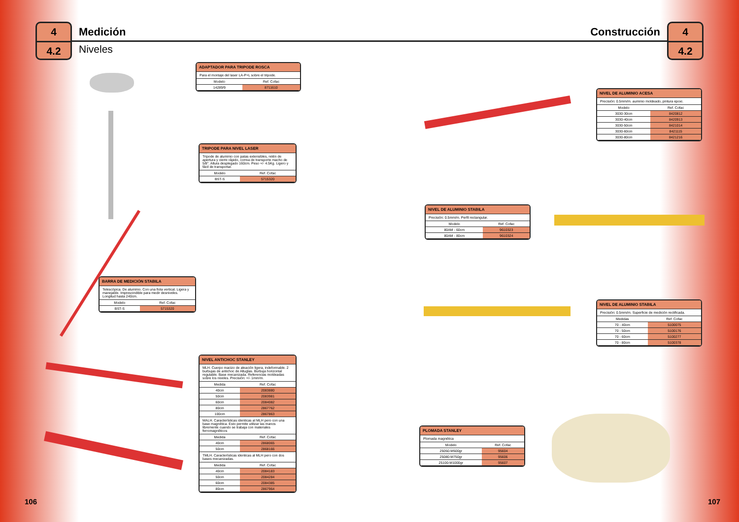4
4.2
Medición
Niveles
Construcción
4
4.2
ADAPTADOR PARA TRIPODE ROSCA
Para el montaje del laser LA-P+L sobre el tripode.
| Modelo | Ref. Cofac |
| --- | --- |
| 14289/9 | 8711610 |
TRIPODE PARA NIVEL LASER
Tripode de aluminio con patas extensibles, retén de apertura y cierre rápido, correa de transporte macho de 5/8". Altura desplegado 160cm. Peso +/- 4.5Kg. Ligero y fácil de transportar.
| Modelo | Ref. Cofac |
| --- | --- |
| BST-S | 5715320 |
BARRA DE MEDICIÓN STABILA
Telescópica. De aluminio. Con una fiola vertical. Ligera y manejable. Imprescindible para medir desniveles. Longitud hasta 240cm.
| Modelo | Ref. Cofac |
| --- | --- |
| BST-S | 5715320 |
NIVEL ANTICHOC STANLEY
MLH. Cuerpo macizo de aleación ligera, indeformable. 2 burbujas de antichoc de Altuglas. Burbuja horizontal regulable. Base mecanizada. Referencias moldeadas sobre los niveles. Precisión: +/- 1mm/m.
| Medida | Ref. Cofac |
| --- | --- |
| 40cm | 2083880 |
| 50cm | 2083981 |
| 60cm | 2084082 |
| 80cm | 2867762 |
| 100cm | 2867863 |
MALH. Características identicas al MLH pero con una base magnética. Esto permite utilizar las manos libremente cuando se trabaja con materiales ferromagnéticos
| Medida | Ref. Cofac |
| --- | --- |
| 40cm | 2868065 |
| 50cm | 2868166 |
TMLH. Características identicas al MLH pero con dos bases mecanizadas.
| Medida | Ref. Cofac |
| --- | --- |
| 40cm | 2084183 |
| 50cm | 2084284 |
| 60cm | 2084385 |
| 80cm | 2867964 |
NIVEL DE ALUMINIO ACESA
Precisión: 0.5mm/m. auminio moldeado, pintura epoxi.
| Modelo | Ref. Cofac |
| --- | --- |
| 3030-30cm | 8420812 |
| 3030-40cm | 8420913 |
| 3030-50cm | 8421014 |
| 3030-60cm | 8421115 |
| 3030-80cm | 8421216 |
NIVEL DE ALUMINIO STABILA
Precisión: 0.5mm/m. Perfil rectangular.
| Modelo | Ref. Cofac |
| --- | --- |
| 80AM - 60cm | 9610323 |
| 80AM - 80cm | 9610324 |
NIVEL DE ALUMINIO STABILA
Precisión: 0.5mm/m. Superficie de medición rectificada.
| Medidas | Ref. Cofac |
| --- | --- |
| 70 - 40cm | 5100075 |
| 70 - 50cm | 5100176 |
| 70 - 60cm | 5100277 |
| 70 - 80cm | 5100378 |
PLOMADA STANLEY
Plomada magnética
| Modelo | Ref. Cofac |
| --- | --- |
| 25050-M500gr | 95604 |
| 25080-M750gr | 95606 |
| 25100-M1000gr | 95607 |
106 107